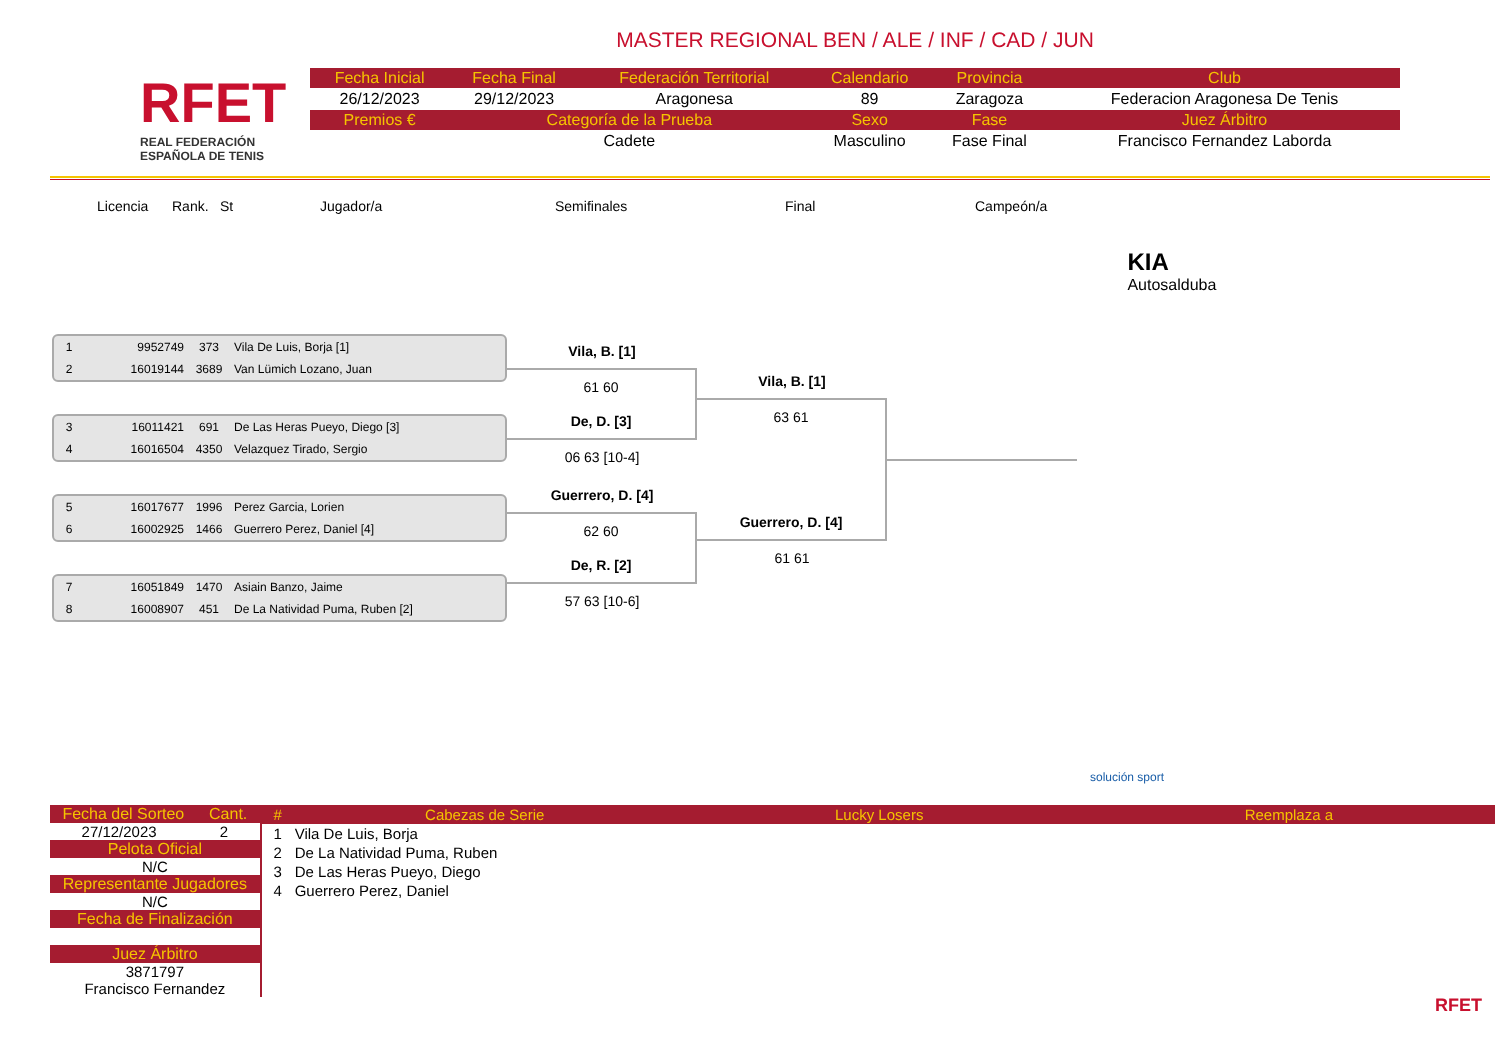RFET
REAL FEDERACIÓN
ESPAÑOLA DE TENIS
MASTER REGIONAL BEN / ALE / INF / CAD / JUN
| Fecha Inicial | Fecha Final | Federación Territorial | Calendario | Provincia | Club |
| --- | --- | --- | --- | --- | --- |
| 26/12/2023 | 29/12/2023 | Aragonesa | 89 | Zaragoza | Federacion Aragonesa De Tenis |
| Premios € | Categoría de la Prueba | | Sexo | Fase | Juez Árbitro |
| | Cadete | | Masculino | Fase Final | Francisco Fernandez Laborda |
Licencia Rank. St Jugador/a Semifinales Final Campeón/a KIA
Autosalduba
1 9952749 373 Vila De Luis, Borja [1]
2 16019144 3689 Van Lümich Lozano, Juan
3 16011421 691 De Las Heras Pueyo, Diego [3]
4 16016504 4350 Velazquez Tirado, Sergio
5 16017677 1996 Perez Garcia, Lorien
6 16002925 1466 Guerrero Perez, Daniel [4]
7 16051849 1470 Asiain Banzo, Jaime
8 16008907 451 De La Natividad Puma, Ruben [2]
Vila, B. [1]
61 60
De, D. [3]
06 63 [10-4]
Guerrero, D. [4]
62 60
De, R. [2]
57 63 [10-6]
Vila, B. [1]
63 61
Guerrero, D. [4]
61 61
solución sport
Fecha del Sorteo Cant.
27/12/2023 2
Pelota Oficial
N/C
Representante Jugadores
N/C
Fecha de Finalización
Juez Árbitro
3871797
Francisco Fernandez
| # | Cabezas de Serie | Lucky Losers | Reemplaza a |
| --- | --- | --- | --- |
| 1 | Vila De Luis, Borja | | |
| 2 | De La Natividad Puma, Ruben | | |
| 3 | De Las Heras Pueyo, Diego | | |
| 4 | Guerrero Perez, Daniel | | |
RFET